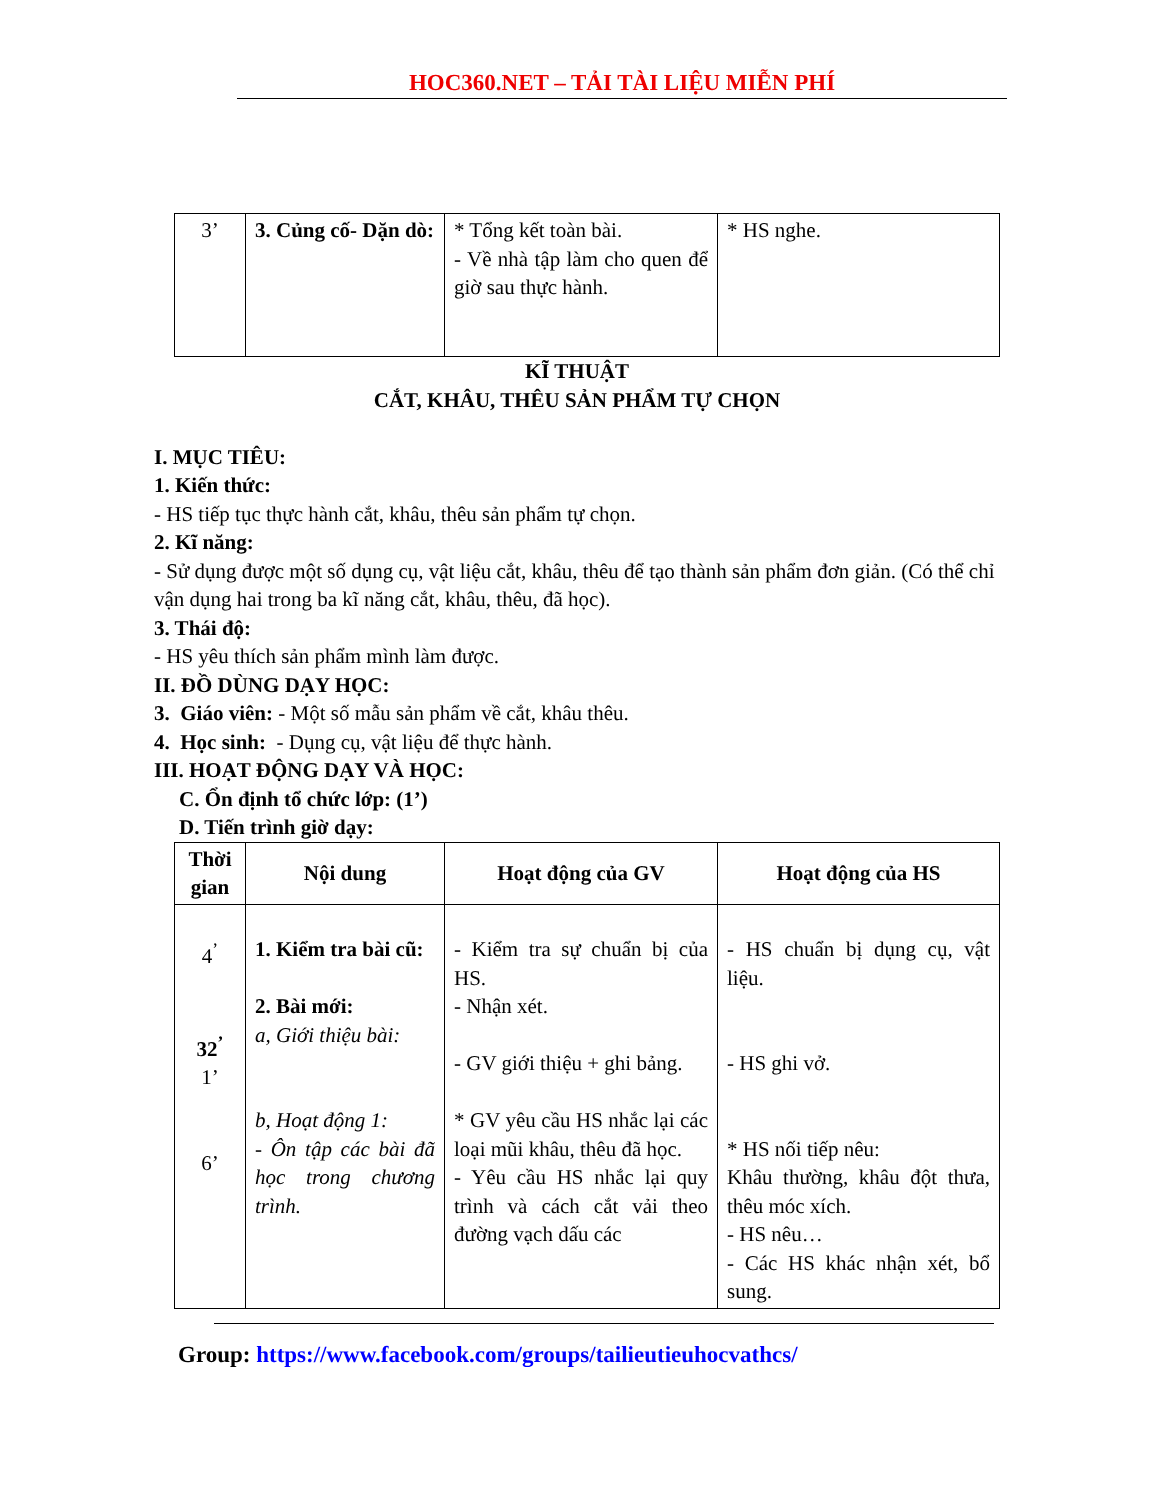HOC360.NET – TẢI TÀI LIỆU MIỄN PHÍ
| 3’ | 3. Củng cố- Dặn dò: | * Tổng kết toàn bài. - Về nhà tập làm cho quen để giờ sau thực hành. | * HS nghe. |
KĨ THUẬT
CẮT, KHÂU, THÊU SẢN PHẨM TỰ CHỌN
I. MỤC TIÊU:
1. Kiến thức:
- HS tiếp tục thực hành cắt, khâu, thêu sản phẩm tự chọn.
2. Kĩ năng:
- Sử dụng được một số dụng cụ, vật liệu cắt, khâu, thêu để tạo thành sản phẩm đơn giản. (Có thể chỉ vận dụng hai trong ba kĩ năng cắt, khâu, thêu, đã học).
3. Thái độ:
- HS yêu thích sản phẩm mình làm được.
II. ĐỒ DÙNG DẠY HỌC:
3. Giáo viên: - Một số mẫu sản phẩm về cắt, khâu thêu.
4. Học sinh: - Dụng cụ, vật liệu để thực hành.
III. HOẠT ĐỘNG DẠY VÀ HỌC:
C. Ổn định tổ chức lớp: (1’)
D. Tiến trình giờ dạy:
| Thời gian | Nội dung | Hoạt động của GV | Hoạt động của HS |
| --- | --- | --- | --- |
| 4<sup>’</sup> 32<sup>’</sup> 1’ 6’ | 1. Kiểm tra bài cũ: 2. Bài mới: a, Giới thiệu bài: b, Hoạt động 1: - Ôn tập các bài đã học trong chương trình. | - Kiểm tra sự chuẩn bị của HS. - Nhận xét. - GV giới thiệu + ghi bảng. * GV yêu cầu HS nhắc lại các loại mũi khâu, thêu đã học. - Yêu cầu HS nhắc lại quy trình và cách cắt vải theo đường vạch dấu các | - HS chuẩn bị dụng cụ, vật liệu. - HS ghi vở. * HS nối tiếp nêu: Khâu thường, khâu đột thưa, thêu móc xích. - HS nêu… - Các HS khác nhận xét, bổ sung. |
Group: https://www.facebook.com/groups/tailieutieuhocvathcs/